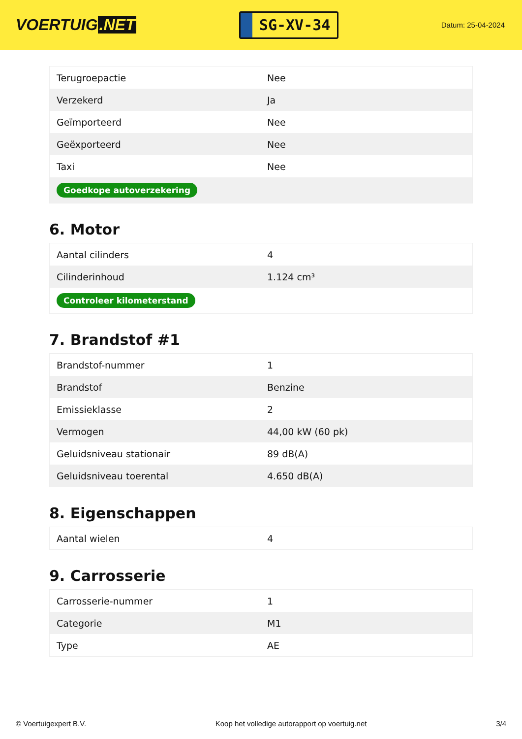VOERTUIG.NET
SG-XV-34
Datum: 25-04-2024
| Terugroepactie | Nee |
| Verzekerd | Ja |
| Geïmporteerd | Nee |
| Geëxporteerd | Nee |
| Taxi | Nee |
| Goedkope autoverzekering | |
6. Motor
| Aantal cilinders | 4 |
| Cilinderinhoud | 1.124 cm³ |
| Controleer kilometerstand | |
7. Brandstof #1
| Brandstof-nummer | 1 |
| Brandstof | Benzine |
| Emissieklasse | 2 |
| Vermogen | 44,00 kW (60 pk) |
| Geluidsniveau stationair | 89 dB(A) |
| Geluidsniveau toerental | 4.650 dB(A) |
8. Eigenschappen
| Aantal wielen | 4 |
9. Carrosserie
| Carrosserie-nummer | 1 |
| Categorie | M1 |
| Type | AE |
© Voertuigexpert B.V. Koop het volledige autorapport op voertuig.net 3/4